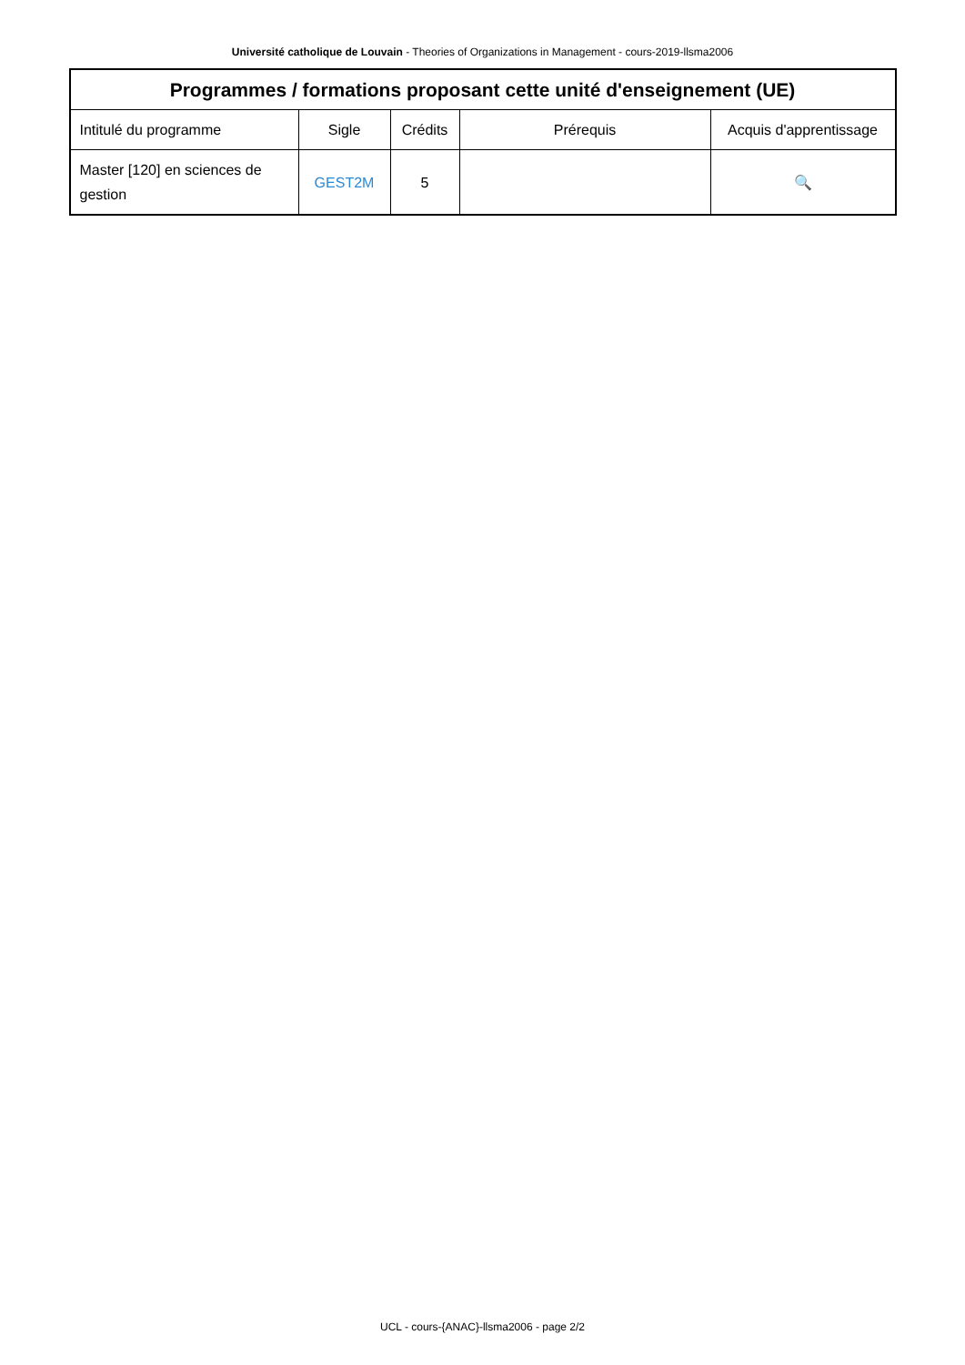Université catholique de Louvain - Theories of Organizations in Management - cours-2019-llsma2006
| Programmes / formations proposant cette unité d'enseignement (UE) | | | | |
| --- | --- | --- | --- | --- |
| Intitulé du programme | Sigle | Crédits | Prérequis | Acquis d'apprentissage |
| Master [120] en sciences de gestion | GEST2M | 5 | | 🔍 |
UCL - cours-{ANAC}-llsma2006 - page 2/2